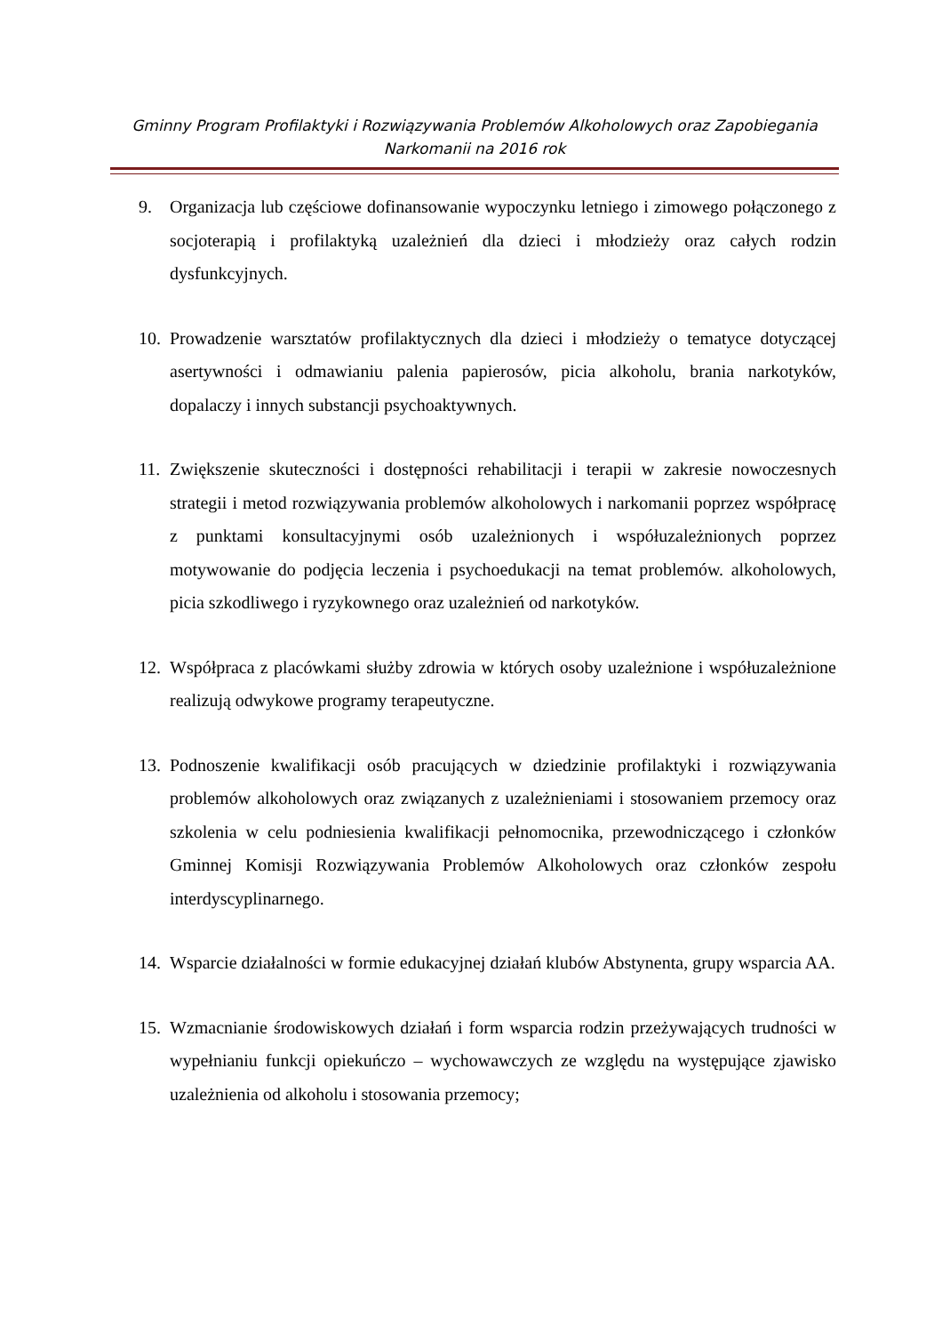Gminny Program Profilaktyki i Rozwiązywania Problemów Alkoholowych oraz Zapobiegania Narkomanii na 2016 rok
9. Organizacja lub częściowe dofinansowanie wypoczynku letniego i zimowego połączonego z socjoterapią i profilaktyką uzależnień dla dzieci i młodzieży oraz całych rodzin dysfunkcyjnych.
10. Prowadzenie warsztatów profilaktycznych dla dzieci i młodzieży o tematyce dotyczącej asertywności i odmawianiu palenia papierosów, picia alkoholu, brania narkotyków, dopalaczy i innych substancji psychoaktywnych.
11. Zwiększenie skuteczności i dostępności rehabilitacji i terapii w zakresie nowoczesnych strategii i metod rozwiązywania problemów alkoholowych i narkomanii poprzez współpracę z punktami konsultacyjnymi osób uzależnionych i współuzależnionych poprzez motywowanie do podjęcia leczenia i psychoedukacji na temat problemów. alkoholowych, picia szkodliwego i ryzykownego oraz uzależnień od narkotyków.
12. Współpraca z placówkami służby zdrowia w których osoby uzależnione i współuzależnione realizują odwykowe programy terapeutyczne.
13. Podnoszenie kwalifikacji osób pracujących w dziedzinie profilaktyki i rozwiązywania problemów alkoholowych oraz związanych z uzależnieniami i stosowaniem przemocy oraz szkolenia w celu podniesienia kwalifikacji pełnomocnika, przewodniczącego i członków Gminnej Komisji Rozwiązywania Problemów Alkoholowych oraz członków zespołu interdyscyplinarnego.
14. Wsparcie działalności w formie edukacyjnej działań klubów Abstynenta, grupy wsparcia AA.
15. Wzmacnianie środowiskowych działań i form wsparcia rodzin przeżywających trudności w wypełnianiu funkcji opiekuńczo – wychowawczych ze względu na występujące zjawisko uzależnienia od alkoholu i stosowania przemocy;